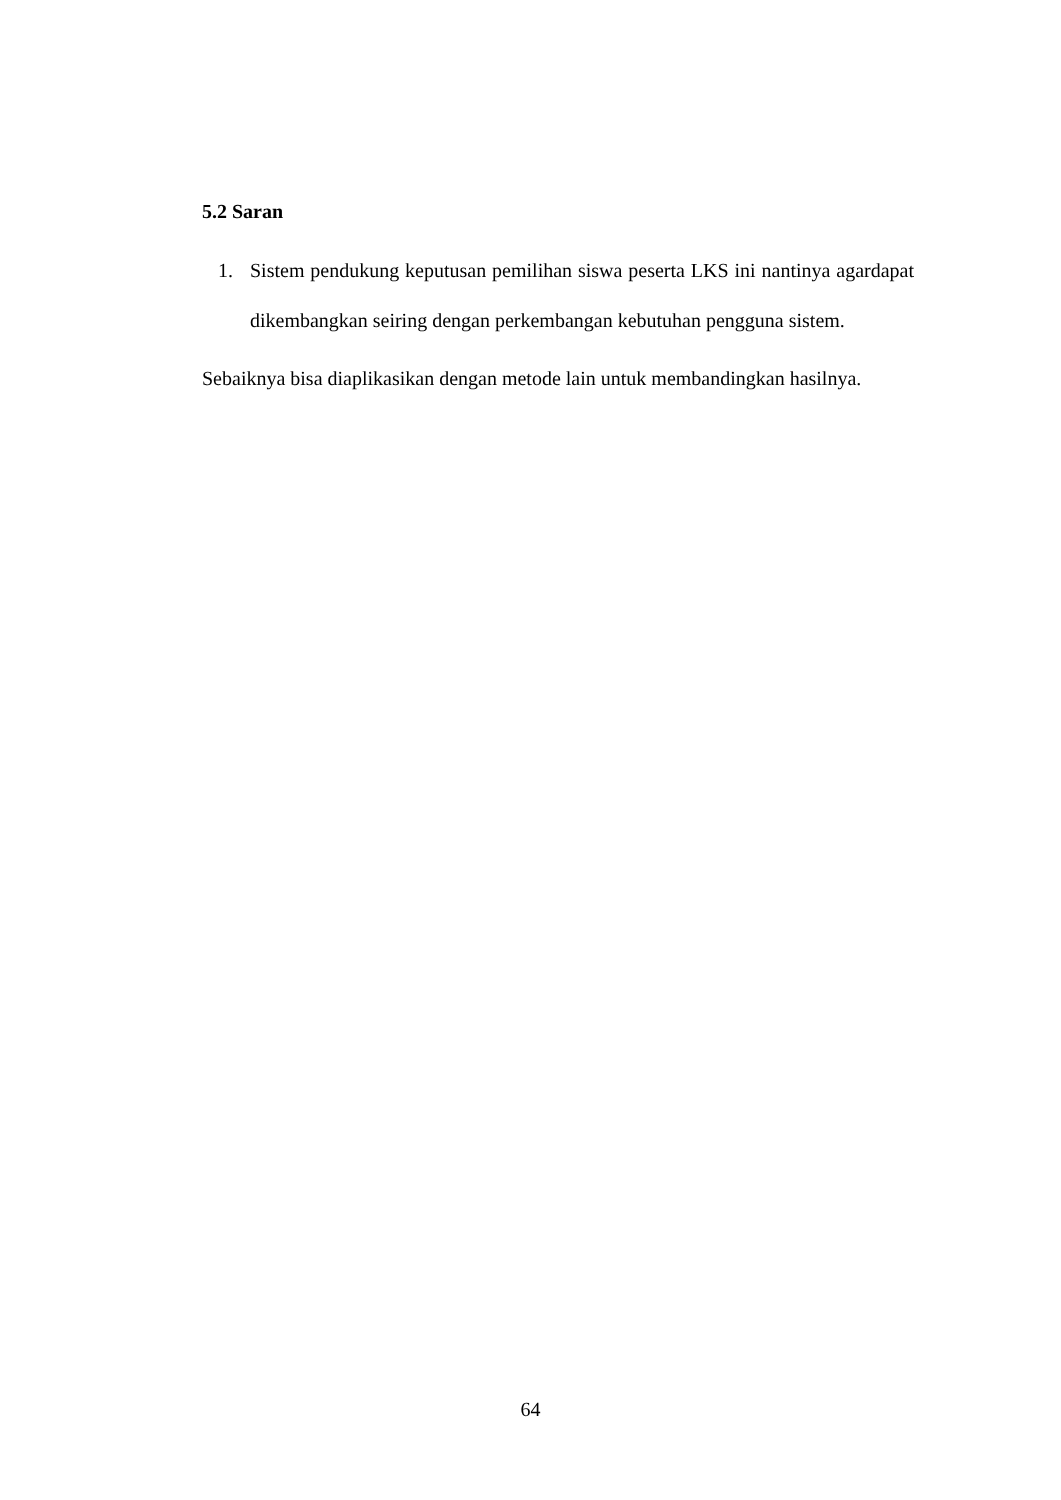5.2 Saran
1. Sistem pendukung keputusan pemilihan siswa peserta LKS ini nantinya agardapat dikembangkan seiring dengan perkembangan kebutuhan pengguna sistem.
Sebaiknya bisa diaplikasikan dengan metode lain untuk membandingkan hasilnya.
64